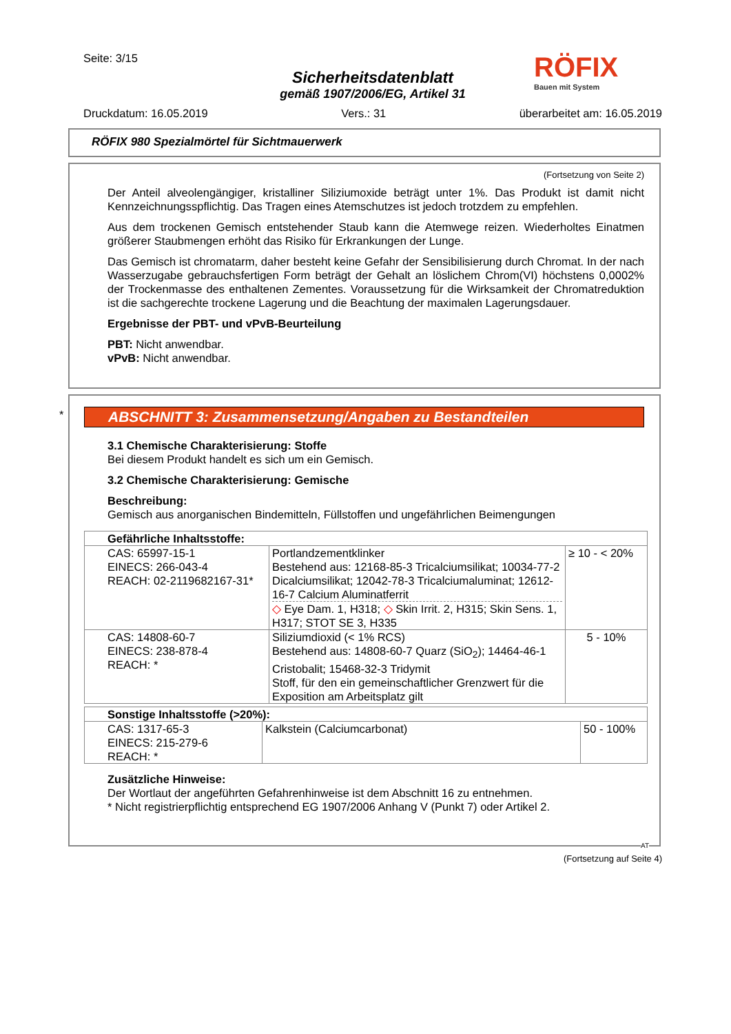Seite: 3/15
Sicherheitsdatenblatt
gemäß 1907/2006/EG, Artikel 31
Druckdatum: 16.05.2019 Vers.: 31 überarbeitet am: 16.05.2019
RÖFIX
Bauen mit System
RÖFIX 980 Spezialmörtel für Sichtmauerwerk
(Fortsetzung von Seite 2)
Der Anteil alveolengängiger, kristalliner Siliziumoxide beträgt unter 1%. Das Produkt ist damit nicht Kennzeichnungsspflichtig. Das Tragen eines Atemschutzes ist jedoch trotzdem zu empfehlen.
Aus dem trockenen Gemisch entstehender Staub kann die Atemwege reizen. Wiederholtes Einatmen größerer Staubmengen erhöht das Risiko für Erkrankungen der Lunge.
Das Gemisch ist chromatarm, daher besteht keine Gefahr der Sensibilisierung durch Chromat. In der nach Wasserzugabe gebrauchsfertigen Form beträgt der Gehalt an löslichem Chrom(VI) höchstens 0,0002% der Trockenmasse des enthaltenen Zementes. Voraussetzung für die Wirksamkeit der Chromatreduktion ist die sachgerechte trockene Lagerung und die Beachtung der maximalen Lagerungsdauer.
Ergebnisse der PBT- und vPvB-Beurteilung
PBT: Nicht anwendbar.
vPvB: Nicht anwendbar.
*
ABSCHNITT 3: Zusammensetzung/Angaben zu Bestandteilen
3.1 Chemische Charakterisierung: Stoffe
Bei diesem Produkt handelt es sich um ein Gemisch.
3.2 Chemische Charakterisierung: Gemische
Beschreibung:
Gemisch aus anorganischen Bindemitteln, Füllstoffen und ungefährlichen Beimengungen
| Gefährliche Inhaltsstoffe: | | |
| CAS: 65997-15-1 EINECS: 266-043-4 REACH: 02-2119682167-31* | Portlandzementklinker Bestehend aus: 12168-85-3 Tricalciumsilikat; 10034-77-2 Dicalciumsilikat; 12042-78-3 Tricalciumaluminat; 12612-16-7 Calcium Aluminatferrit ◇ Eye Dam. 1, H318; ◇ Skin Irrit. 2, H315; Skin Sens. 1, H317; STOT SE 3, H335 | ≥ 10 - < 20% |
| CAS: 14808-60-7 EINECS: 238-878-4 REACH: * | Siliziumdioxid (< 1% RCS) Bestehend aus: 14808-60-7 Quarz (SiO<sub>2</sub>); 14464-46-1 Cristobalit; 15468-32-3 Tridymit Stoff, für den ein gemeinschaftlicher Grenzwert für die Exposition am Arbeitsplatz gilt | 5 - 10% |
| Sonstige Inhaltsstoffe (>20%): | | |
| CAS: 1317-65-3 EINECS: 215-279-6 REACH: * | Kalkstein (Calciumcarbonat) | 50 - 100% |
Zusätzliche Hinweise:
Der Wortlaut der angeführten Gefahrenhinweise ist dem Abschnitt 16 zu entnehmen.
* Nicht registrierpflichtig entsprechend EG 1907/2006 Anhang V (Punkt 7) oder Artikel 2.
AT
(Fortsetzung auf Seite 4)